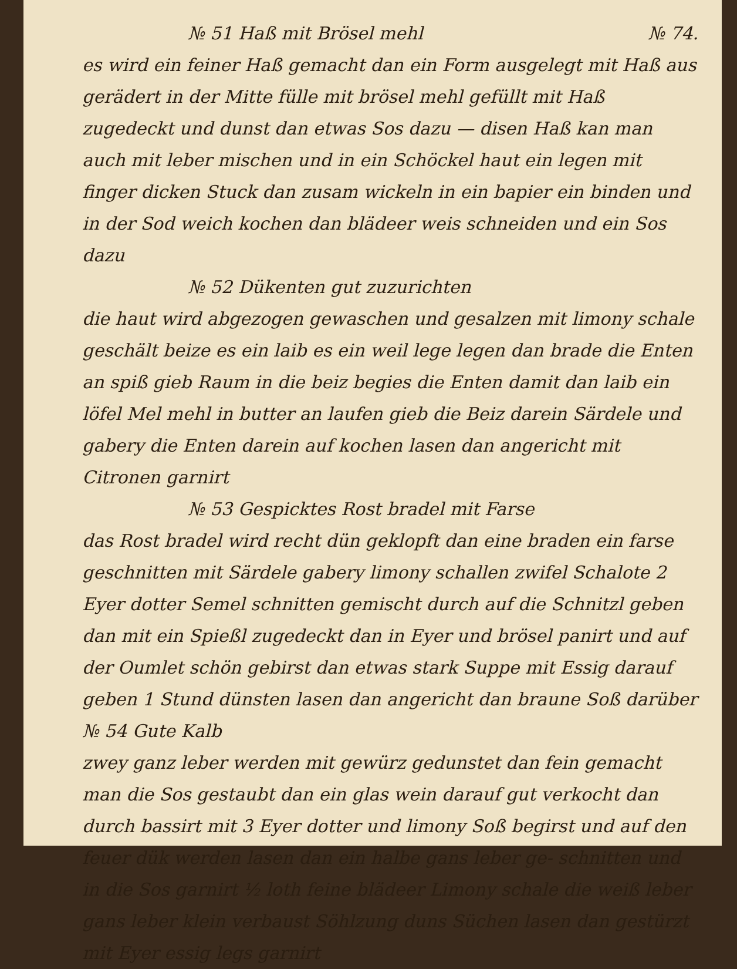№ 51 Haß mit Brösel mehl № 74.
es wird ein feiner Haß gemacht dan ein Form ausgelegt mit Haß aus gerädert in der Mitte fülle mit brösel mehl gefüllt mit Haß zugedeckt und dunst dan etwas Sos dazu — disen Haß kan man auch mit leber mischen und in ein Schöckel haut ein legen mit finger dicken Stuck dan zusam wickeln in ein bapier ein binden und in der Sod weich kochen dan blädeer weis schneiden und ein Sos dazu
№ 52 Dükenten gut zuzurichten
die haut wird abgezogen gewaschen und gesalzen mit limony schale geschält beize es ein laib es ein weil lege legen dan brade die Enten an spiß gieb Raum in die beiz begies die Enten damit dan laib ein löfel Mel mehl in butter an laufen gieb die Beiz darein Särdele und gabery die Enten darein auf kochen lasen dan angericht mit Citronen garnirt
№ 53 Gespicktes Rost bradel mit Farse
das Rost bradel wird recht dün geklopft dan eine braden ein farse geschnitten mit Särdele gabery limony schallen zwifel Schalote 2 Eyer dotter Semel schnitten gemischt durch auf die Schnitzl geben dan mit ein Spießl zugedeckt dan in Eyer und brösel panirt und auf der Oumlet schön gebirst dan etwas stark Suppe mit Essig darauf geben 1 Stund dünsten lasen dan angericht dan braune Soß darüber № 54 Gute Kalb
zwey ganz leber werden mit gewürz gedunstet dan fein gemacht man die Sos gestaubt dan ein glas wein darauf gut verkocht dan durch bassirt mit 3 Eyer dotter und limony Soß begirst und auf den feuer dük werden lasen dan ein halbe gans leber ge- schnitten und in die Sos garnirt ½ loth feine blädeer Limony schale die weiß leber gans leber klein verbaust Söhlzung duns Süchen lasen dan gestürzt mit Eyer essig legs garnirt